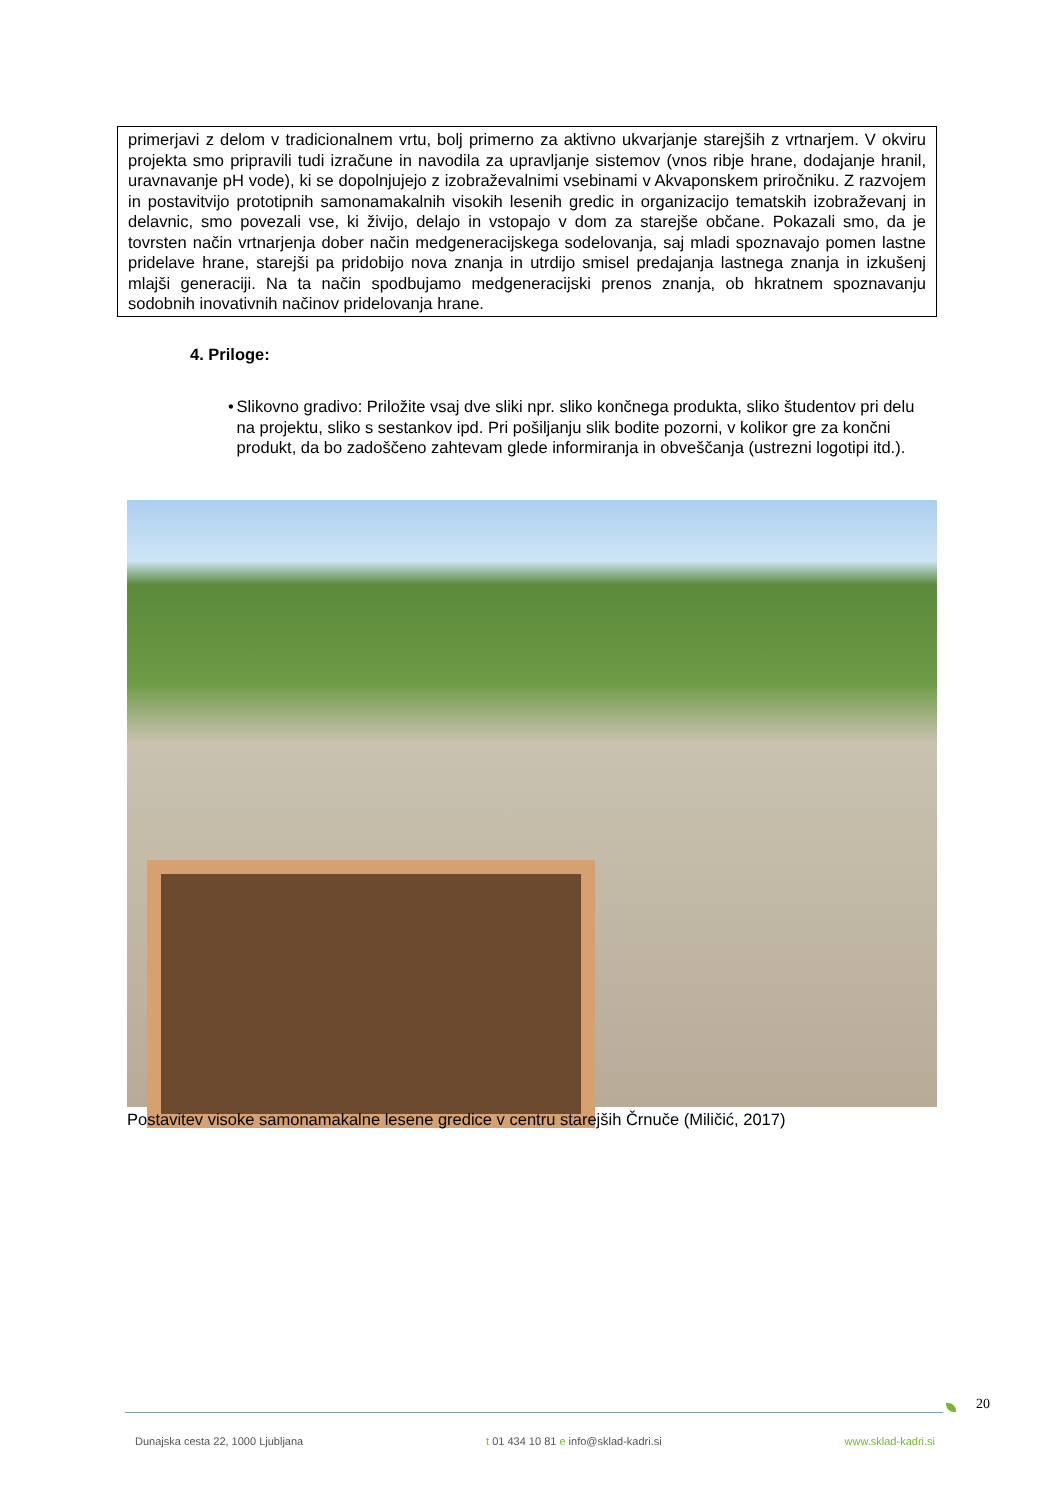primerjavi z delom v tradicionalnem vrtu, bolj primerno za aktivno ukvarjanje starejših z vrtnarjem. V okviru projekta smo pripravili tudi izračune in navodila za upravljanje sistemov (vnos ribje hrane, dodajanje hranil, uravnavanje pH vode), ki se dopolnjujejo z izobraževalnimi vsebinami v Akvaponskem priročniku. Z razvojem in postavitvijo prototipnih samonamakalnih visokih lesenih gredic in organizacijo tematskih izobraževanj in delavnic, smo povezali vse, ki živijo, delajo in vstopajo v dom za starejše občane. Pokazali smo, da je tovrsten način vrtnarjenja dober način medgeneracijskega sodelovanja, saj mladi spoznavajo pomen lastne pridelave hrane, starejši pa pridobijo nova znanja in utrdijo smisel predajanja lastnega znanja in izkušenj mlajši generaciji. Na ta način spodbujamo medgeneracijski prenos znanja, ob hkratnem spoznavanju sodobnih inovativnih načinov pridelovanja hrane.
4. Priloge:
• Slikovno gradivo: Priložite vsaj dve sliki npr. sliko končnega produkta, sliko študentov pri delu na projektu, sliko s sestankov ipd. Pri pošiljanju slik bodite pozorni, v kolikor gre za končni produkt, da bo zadoščeno zahtevam glede informiranja in obveščanja (ustrezni logotipi itd.).
Postavitev visoke samonamakalne lesene gredice v centru starejših Črnuče (Miličić, 2017)
20
Dunajska cesta 22, 1000 Ljubljana t 01 434 10 81 e info@sklad-kadri.si www.sklad-kadri.si